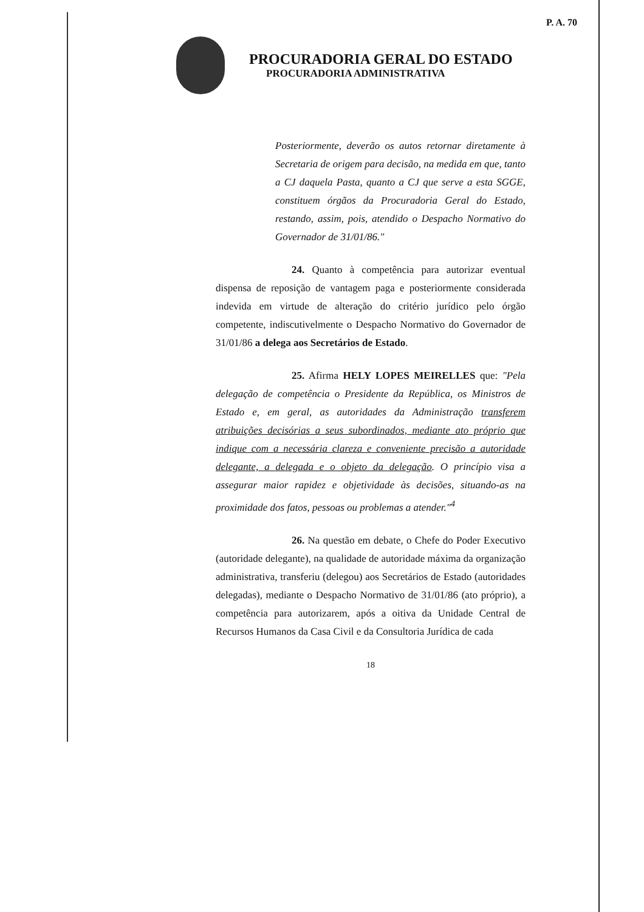P. A. 70
PROCURADORIA GERAL DO ESTADO
PROCURADORIA ADMINISTRATIVA
Posteriormente, deverão os autos retornar diretamente à Secretaria de origem para decisão, na medida em que, tanto a CJ daquela Pasta, quanto a CJ que serve a esta SGGE, constituem órgãos da Procuradoria Geral do Estado, restando, assim, pois, atendido o Despacho Normativo do Governador de 31/01/86."
24. Quanto à competência para autorizar eventual dispensa de reposição de vantagem paga e posteriormente considerada indevida em virtude de alteração do critério jurídico pelo órgão competente, indiscutivelmente o Despacho Normativo do Governador de 31/01/86 a delega aos Secretários de Estado.
25. Afirma HELY LOPES MEIRELLES que: "Pela delegação de competência o Presidente da República, os Ministros de Estado e, em geral, as autoridades da Administração transferem atribuições decisórias a seus subordinados, mediante ato próprio que indique com a necessária clareza e conveniente precisão a autoridade delegante, a delegada e o objeto da delegação. O princípio visa a assegurar maior rapidez e objetividade às decisões, situando-as na proximidade dos fatos, pessoas ou problemas a atender."<sup>4</sup>
26. Na questão em debate, o Chefe do Poder Executivo (autoridade delegante), na qualidade de autoridade máxima da organização administrativa, transferiu (delegou) aos Secretários de Estado (autoridades delegadas), mediante o Despacho Normativo de 31/01/86 (ato próprio), a competência para autorizarem, após a oitiva da Unidade Central de Recursos Humanos da Casa Civil e da Consultoria Jurídica de cada
18